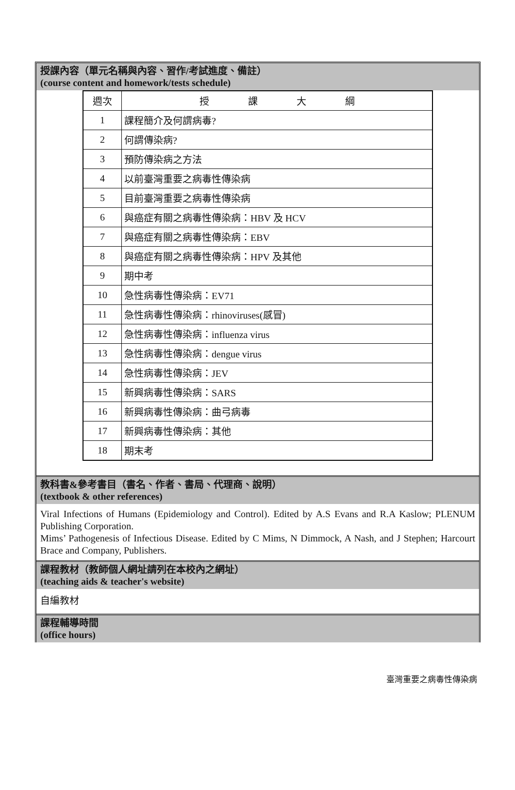授課內容（單元名稱與內容、習作/考試進度、備註）
(course content and homework/tests schedule)
| 週次 | 授 課 大 綱 |
| --- | --- |
| 1 | 課程簡介及何謂病毒? |
| 2 | 何謂傳染病? |
| 3 | 預防傳染病之方法 |
| 4 | 以前臺灣重要之病毒性傳染病 |
| 5 | 目前臺灣重要之病毒性傳染病 |
| 6 | 與癌症有關之病毒性傳染病：HBV 及 HCV |
| 7 | 與癌症有關之病毒性傳染病：EBV |
| 8 | 與癌症有關之病毒性傳染病：HPV 及其他 |
| 9 | 期中考 |
| 10 | 急性病毒性傳染病：EV71 |
| 11 | 急性病毒性傳染病：rhinoviruses(感冒) |
| 12 | 急性病毒性傳染病：influenza virus |
| 13 | 急性病毒性傳染病：dengue virus |
| 14 | 急性病毒性傳染病：JEV |
| 15 | 新興病毒性傳染病：SARS |
| 16 | 新興病毒性傳染病：曲弓病毒 |
| 17 | 新興病毒性傳染病：其他 |
| 18 | 期末考 |
教科書&參考書目（書名、作者、書局、代理商、說明）
(textbook & other references)
Viral Infections of Humans (Epidemiology and Control). Edited by A.S Evans and R.A Kaslow; PLENUM Publishing Corporation.
Mims’ Pathogenesis of Infectious Disease. Edited by C Mims, N Dimmock, A Nash, and J Stephen; Harcourt Brace and Company, Publishers.
課程教材（教師個人網址請列在本校內之網址）
(teaching aids & teacher's website)
自編教材
課程輔導時間
(office hours)
臺灣重要之病毒性傳染病